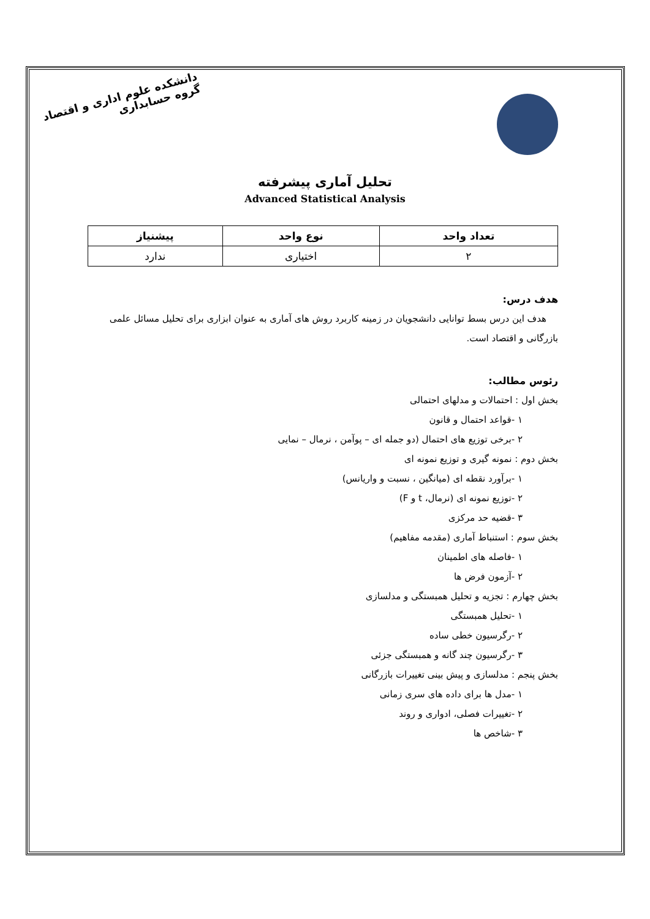دانشکده علوم اداری و اقتصاد
گروه حسابداری
تحلیل آماری پیشرفته
Advanced Statistical Analysis
| تعداد واحد | نوع واحد | پیشنیاز |
| --- | --- | --- |
| ۲ | اختیاری | ندارد |
هدف درس:
هدف این درس بسط توانایی دانشجویان در زمینه کاربرد روش های آماری به عنوان ابزاری برای تحلیل مسائل علمی بازرگانی و اقتصاد است.
رئوس مطالب:
بخش اول : احتمالات و مدلهای احتمالی
۱ -قواعد احتمال و قانون
۲ -برخی توزیع های احتمال (دو جمله ای – پوآمن ، نرمال – نمایی
بخش دوم : نمونه گیری و توزیع نمونه ای
۱ -برآورد نقطه ای (میانگین ، نسبت و واریانس)
۲ -توزیع نمونه ای (نرمال، t و F)
۳ -قضیه حد مرکزی
بخش سوم : استنباط آماری (مقدمه مفاهیم)
۱ -فاصله های اطمینان
۲ -آزمون فرض ها
بخش چهارم : تجزیه و تحلیل همبستگی و مدلسازی
۱ -تحلیل همبستگی
۲ -رگرسیون خطی ساده
۳ -رگرسیون چند گانه و همبستگی جزئی
بخش پنجم : مدلسازی و پیش بینی تغییرات بازرگانی
۱ -مدل ها برای داده های سری زمانی
۲ -تغییرات فصلی، ادواری و روند
۳ -شاخص ها